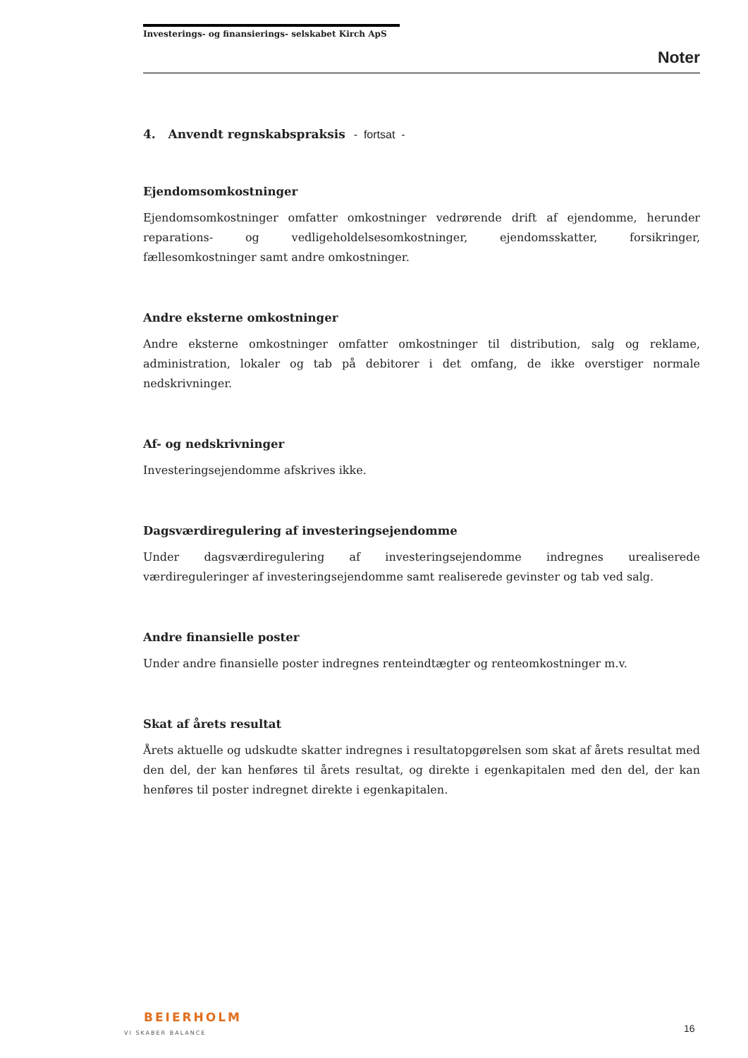Investerings- og finansierings- selskabet Kirch ApS
Noter
4. Anvendt regnskabspraksis - fortsat -
Ejendomsomkostninger
Ejendomsomkostninger omfatter omkostninger vedrørende drift af ejendomme, herunder reparations- og vedligeholdelsesomkostninger, ejendomsskatter, forsikringer, fællesomkostninger samt andre omkostninger.
Andre eksterne omkostninger
Andre eksterne omkostninger omfatter omkostninger til distribution, salg og reklame, administration, lokaler og tab på debitorer i det omfang, de ikke overstiger normale nedskrivninger.
Af- og nedskrivninger
Investeringsejendomme afskrives ikke.
Dagsværdiregulering af investeringsejendomme
Under dagsværdiregulering af investeringsejendomme indregnes urealiserede værdireguleringer af investeringsejendomme samt realiserede gevinster og tab ved salg.
Andre finansielle poster
Under andre finansielle poster indregnes renteindtægter og renteomkostninger m.v.
Skat af årets resultat
Årets aktuelle og udskudte skatter indregnes i resultatopgørelsen som skat af årets resultat med den del, der kan henføres til årets resultat, og direkte i egenkapitalen med den del, der kan henføres til poster indregnet direkte i egenkapitalen.
BEIERHOLM
VI SKABER BALANCE
16